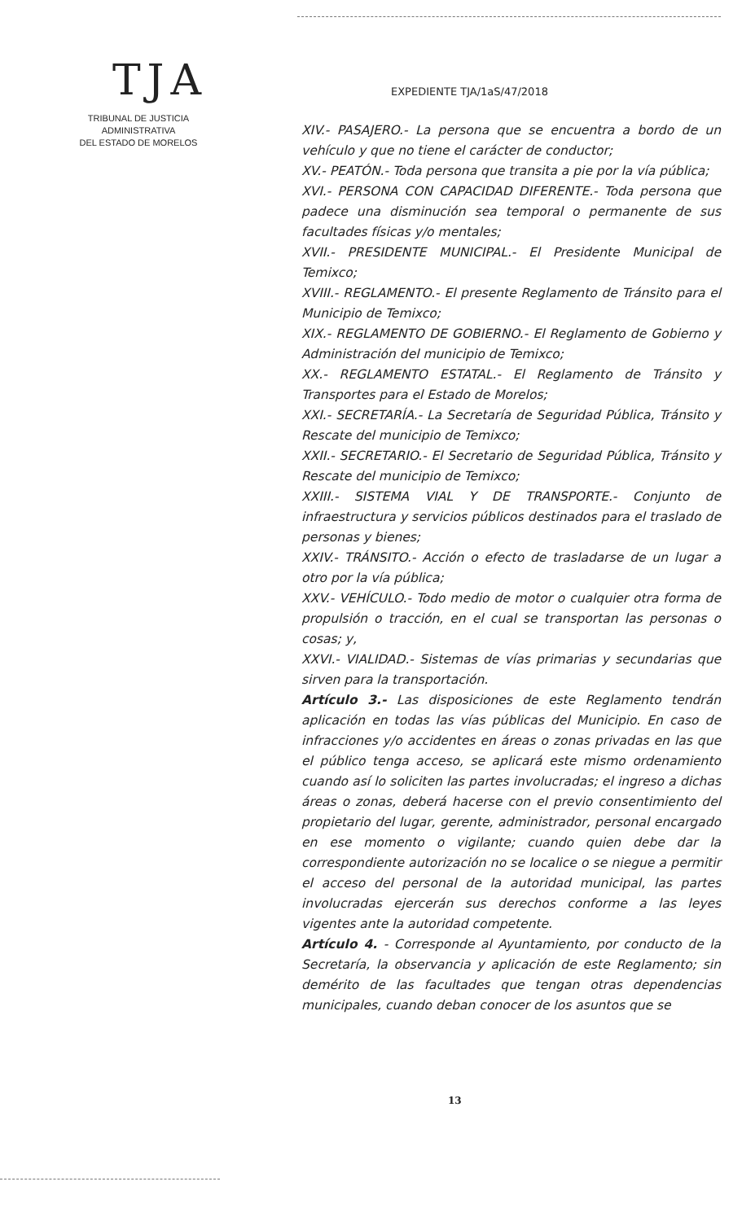TJA
TRIBUNAL DE JUSTICIA ADMINISTRATIVA
DEL ESTADO DE MORELOS
EXPEDIENTE TJA/1aS/47/2018
XIV.- PASAJERO.- La persona que se encuentra a bordo de un vehículo y que no tiene el carácter de conductor;
XV.- PEATÓN.- Toda persona que transita a pie por la vía pública;
XVI.- PERSONA CON CAPACIDAD DIFERENTE.- Toda persona que padece una disminución sea temporal o permanente de sus facultades físicas y/o mentales;
XVII.- PRESIDENTE MUNICIPAL.- El Presidente Municipal de Temixco;
XVIII.- REGLAMENTO.- El presente Reglamento de Tránsito para el Municipio de Temixco;
XIX.- REGLAMENTO DE GOBIERNO.- El Reglamento de Gobierno y Administración del municipio de Temixco;
XX.- REGLAMENTO ESTATAL.- El Reglamento de Tránsito y Transportes para el Estado de Morelos;
XXI.- SECRETARÍA.- La Secretaría de Seguridad Pública, Tránsito y Rescate del municipio de Temixco;
XXII.- SECRETARIO.- El Secretario de Seguridad Pública, Tránsito y Rescate del municipio de Temixco;
XXIII.- SISTEMA VIAL Y DE TRANSPORTE.- Conjunto de infraestructura y servicios públicos destinados para el traslado de personas y bienes;
XXIV.- TRÁNSITO.- Acción o efecto de trasladarse de un lugar a otro por la vía pública;
XXV.- VEHÍCULO.- Todo medio de motor o cualquier otra forma de propulsión o tracción, en el cual se transportan las personas o cosas; y,
XXVI.- VIALIDAD.- Sistemas de vías primarias y secundarias que sirven para la transportación.
Artículo 3.- Las disposiciones de este Reglamento tendrán aplicación en todas las vías públicas del Municipio. En caso de infracciones y/o accidentes en áreas o zonas privadas en las que el público tenga acceso, se aplicará este mismo ordenamiento cuando así lo soliciten las partes involucradas; el ingreso a dichas áreas o zonas, deberá hacerse con el previo consentimiento del propietario del lugar, gerente, administrador, personal encargado en ese momento o vigilante; cuando quien debe dar la correspondiente autorización no se localice o se niegue a permitir el acceso del personal de la autoridad municipal, las partes involucradas ejercerán sus derechos conforme a las leyes vigentes ante la autoridad competente.
Artículo 4. - Corresponde al Ayuntamiento, por conducto de la Secretaría, la observancia y aplicación de este Reglamento; sin demérito de las facultades que tengan otras dependencias municipales, cuando deban conocer de los asuntos que se
13